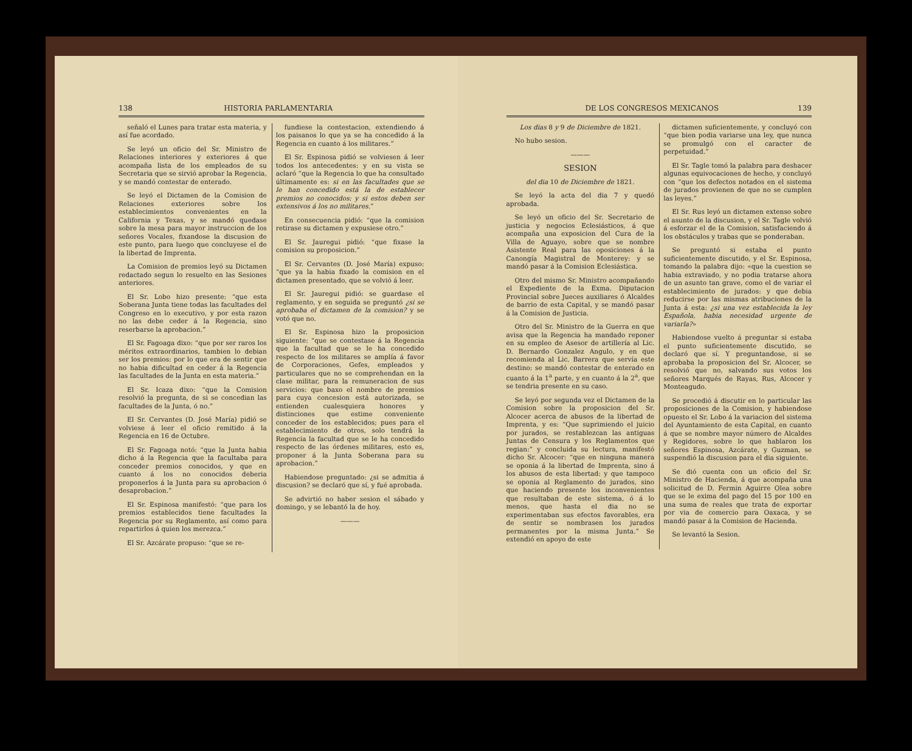138 HISTORIA PARLAMENTARIA
señaló el Lunes para tratar esta materia, y así fue acordado.
Se leyó un oficio del Sr. Ministro de Relaciones interiores y exteriores á que acompaña lista de los empleados de su Secretaria que se sirvió aprobar la Regencia, y se mandó contestar de enterado.
Se leyó el Dictamen de la Comision de Relaciones exteriores sobre los establecimientos convenientes en la California y Texas, y se mandó quedase sobre la mesa para mayor instruccion de los señores Vocales, fixandose la discusion de este punto, para luego que concluyese el de la libertad de Imprenta.
La Comision de premios leyó su Dictamen redactado segun lo resuelto en las Sesiones anteriores.
El Sr. Lobo hizo presente: “que esta Soberana Junta tiene todas las facultades del Congreso en lo executivo, y por esta razon no las debe ceder á la Regencia, sino reserbarse la aprobacion.”
El Sr. Fagoaga dixo: “que por ser raros los méritos extraordinarios, tambien lo debian ser los premios: por lo que era de sentir que no habia dificultad en ceder á la Regencia las facultades de la Junta en esta materia.”
El Sr. Icaza dixo: “que la Comision resolvió la pregunta, de si se concedian las facultades de la Junta, ó no.”
El Sr. Cervantes (D. José María) pidió se volviese á leer el oficio remitido á la Regencia en 16 de Octubre.
El Sr. Fagoaga notó: “que la Junta habia dicho á la Regencia que la facultaba para conceder premios conocidos, y que en cuanto á los no conocidos deberia proponerlos á la Junta para su aprobacion ó desaprobacion.”
El Sr. Espinosa manifestó: “que para los premios establecidos tiene facultades la Regencia por su Reglamento, así como para repartirlos á quien los merezca.”
El Sr. Azcárate propuso: “que se re-
fundiese la contestacion, extendiendo á los paisanos lo que ya se ha concedido á la Regencia en cuanto á los militares.”
El Sr. Espinosa pidió se volviesen á leer todos los antecedentes: y en su vista se aclaró “que la Regencia lo que ha consultado últimamente es: si en las facultades que se le han concedido está la de establecer premios no conocidos: y si estos deben ser extensivos á los no militares.”
En consecuencia pidió: “que la comision retirase su dictamen y expusiese otro.”
El Sr. Jauregui pidió: “que fixase la comision su proposicion.”
El Sr. Cervantes (D. José María) expuso: “que ya la habia fixado la comision en el dictamen presentado, que se volvió á leer.
El Sr. Jauregui pidió: se guardase el reglamento, y en seguida se preguntó ¿si se aprobaba el dictamen de la comision? y se votó que no.
El Sr. Espinosa hizo la proposicion siguiente: “que se contestase á la Regencia que la facultad que se le ha concedido respecto de los militares se amplía á favor de Corporaciones, Gefes, empleados y particulares que no se comprehendan en la clase militar, para la remuneracion de sus servicios: que baxo el nombre de premios para cuya concesion está autorizada, se entienden cualesquiera honores y distinciones que estime conveniente conceder de los establecidos; pues para el establecimiento de otros, solo tendrá la Regencia la facultad que se le ha concedido respecto de las órdenes militares, esto es, proponer á la Junta Soberana para su aprobacion.”
Habiendose preguntado: ¿si se admitia á discusion? se declaró que sí, y fué aprobada.
Se advirtió no haber sesion el sábado y domingo, y se lebantó la de hoy.
———
DE LOS CONGRESOS MEXICANOS 139
Los dias 8 y 9 de Diciembre de 1821.
No hubo sesion.
———
SESION
del dia 10 de Diciembre de 1821.
Se leyó la acta del dia 7 y quedó aprobada.
Se leyó un oficio del Sr. Secretario de justicia y negocios Eclesiásticos, á que acompaña una exposicion del Cura de la Villa de Aguayo, sobre que se nombre Asistente Real para las oposiciones á la Canongía Magistral de Monterey: y se mandó pasar á la Comision Eclesiástica.
Otro del mismo Sr. Ministro acompañando el Expediente de la Exma. Diputacion Provincial sobre Jueces auxiliares ó Alcaldes de barrio de esta Capital, y se mandó pasar á la Comision de Justicia.
Otro del Sr. Ministro de la Guerra en que avisa que la Regencia ha mandado reponer en su empleo de Asesor de artillería al Lic. D. Bernardo Gonzalez Angulo, y en que recomienda al Lic. Barrera que servía este destino: se mandó contestar de enterado en cuanto á la 1<sup>a</sup> parte, y en cuanto á la 2<sup>a</sup>, que se tendria presente en su caso.
Se leyó por segunda vez el Dictamen de la Comision sobre la proposicion del Sr. Alcocer acerca de abusos de la libertad de Imprenta, y es: “Que suprimiendo el juicio por jurados, se restablezcan las antiguas Juntas de Censura y los Reglamentos que regian:” y concluida su lectura, manifestó dicho Sr. Alcocer: “que en ninguna manera se oponia á la libertad de Imprenta, sino á los abusos de esta libertad: y que tampoco se oponia al Reglamento de jurados, sino que haciendo presente los inconvenientes que resultaban de este sistema, ó á lo menos, que hasta el dia no se experimentaban sus efectos favorables, era de sentir se nombrasen los jurados permanentes por la misma Junta.” Se extendió en apoyo de este
dictamen suficientemente, y concluyó con “que bien podia variarse una ley, que nunca se promulgó con el caracter de perpetuidad.”
El Sr. Tagle tomó la palabra para deshacer algunas equivocaciones de hecho, y concluyó con “que los defectos notados en el sistema de jurados provienen de que no se cumplen las leyes.”
El Sr. Rus leyó un dictamen extenso sobre el asunto de la discusion, y el Sr. Tagle volvió á esforzar el de la Comision, satisfaciendo á los obstáculos y trabas que se ponderaban.
Se preguntó si estaba el punto suficientemente discutido, y el Sr. Espinosa, tomando la palabra dijo: «que la cuestion se habia extraviado, y no podia tratarse ahora de un asunto tan grave, como el de variar el establecimiento de jurados: y que debia reducirse por las mismas atribuciones de la Junta á esta: ¿si una vez establecida la ley Española, habia necesidad urgente de variarla?»
Habiendose vuelto á preguntar si estaba el punto suficientemente discutido, se declaró que sí. Y preguntandose, si se aprobaba la proposicion del Sr. Alcocer, se resolvió que no, salvando sus votos los señores Marqués de Rayas, Rus, Alcocer y Monteagudo.
Se procedió á discutir en lo particular las proposiciones de la Comision, y habiendose opuesto el Sr. Lobo á la variacion del sistema del Ayuntamiento de esta Capital, en cuanto á que se nombre mayor número de Alcaldes y Regidores, sobre lo que hablaron los señores Espinosa, Azcárate, y Guzman, se suspendió la discusion para el dia siguiente.
Se dió cuenta con un oficio del Sr. Ministro de Hacienda, á que acompaña una solicitud de D. Fermin Aguirre Olea sobre que se le exima del pago del 15 por 100 en una suma de reales que trata de exportar por via de comercio para Oaxaca, y se mandó pasar á la Comision de Hacienda.
Se levantó la Sesion.